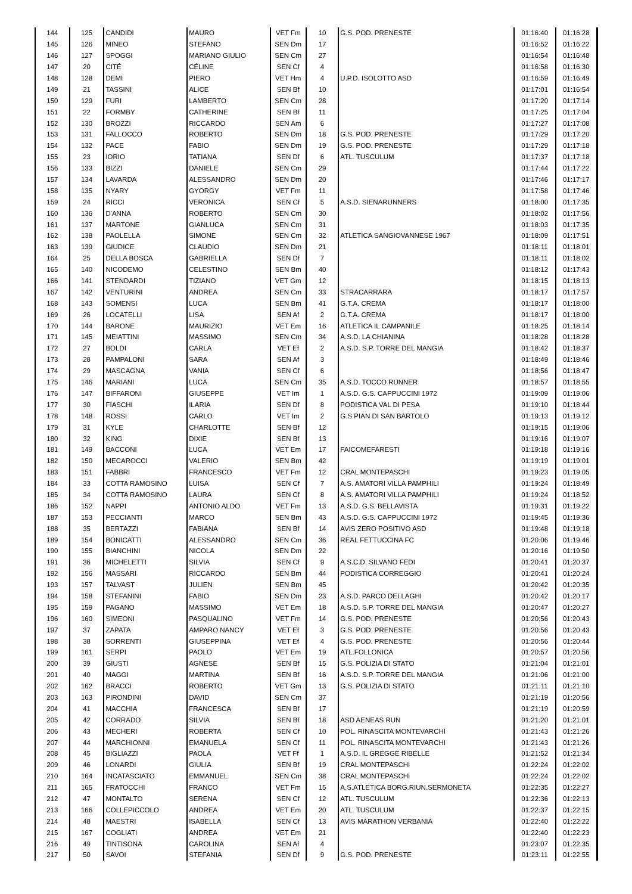| 144 | 125 | CANDIDI | MAURO | VET Fm | 10 | G.S. POD. PRENESTE | 01:16:40 | 01:16:28 |
| 145 | 126 | MINEO | STEFANO | SEN Dm | 17 | | 01:16:52 | 01:16:22 |
| 146 | 127 | SPOGGI | MARIANO GIULIO | SEN Cm | 27 | | 01:16:54 | 01:16:48 |
| 147 | 20 | CITÉ | CÉLINE | SEN Cf | 4 | | 01:16:58 | 01:16:30 |
| 148 | 128 | DEMI | PIERO | VET Hm | 4 | U.P.D. ISOLOTTO ASD | 01:16:59 | 01:16:49 |
| 149 | 21 | TASSINI | ALICE | SEN Bf | 10 | | 01:17:01 | 01:16:54 |
| 150 | 129 | FURI | LAMBERTO | SEN Cm | 28 | | 01:17:20 | 01:17:14 |
| 151 | 22 | FORMBY | CATHERINE | SEN Bf | 11 | | 01:17:25 | 01:17:04 |
| 152 | 130 | BROZZI | RICCARDO | SEN Am | 6 | | 01:17:27 | 01:17:08 |
| 153 | 131 | FALLOCCO | ROBERTO | SEN Dm | 18 | G.S. POD. PRENESTE | 01:17:29 | 01:17:20 |
| 154 | 132 | PACE | FABIO | SEN Dm | 19 | G.S. POD. PRENESTE | 01:17:29 | 01:17:18 |
| 155 | 23 | IORIO | TATIANA | SEN Df | 6 | ATL. TUSCULUM | 01:17:37 | 01:17:18 |
| 156 | 133 | BIZZI | DANIELE | SEN Cm | 29 | | 01:17:44 | 01:17:22 |
| 157 | 134 | LAVARDA | ALESSANDRO | SEN Dm | 20 | | 01:17:46 | 01:17:17 |
| 158 | 135 | NYARY | GYORGY | VET Fm | 11 | | 01:17:58 | 01:17:46 |
| 159 | 24 | RICCI | VERONICA | SEN Cf | 5 | A.S.D. SIENARUNNERS | 01:18:00 | 01:17:35 |
| 160 | 136 | D'ANNA | ROBERTO | SEN Cm | 30 | | 01:18:02 | 01:17:56 |
| 161 | 137 | MARTONE | GIANLUCA | SEN Cm | 31 | | 01:18:03 | 01:17:35 |
| 162 | 138 | PAOLELLA | SIMONE | SEN Cm | 32 | ATLETICA SANGIOVANNESE 1967 | 01:18:09 | 01:17:51 |
| 163 | 139 | GIUDICE | CLAUDIO | SEN Dm | 21 | | 01:18:11 | 01:18:01 |
| 164 | 25 | DELLA BOSCA | GABRIELLA | SEN Df | 7 | | 01:18:11 | 01:18:02 |
| 165 | 140 | NICODEMO | CELESTINO | SEN Bm | 40 | | 01:18:12 | 01:17:43 |
| 166 | 141 | STENDARDI | TIZIANO | VET Gm | 12 | | 01:18:15 | 01:18:13 |
| 167 | 142 | VENTURINI | ANDREA | SEN Cm | 33 | STRACARRARA | 01:18:17 | 01:17:57 |
| 168 | 143 | SOMENSI | LUCA | SEN Bm | 41 | G.T.A. CREMA | 01:18:17 | 01:18:00 |
| 169 | 26 | LOCATELLI | LISA | SEN Af | 2 | G.T.A. CREMA | 01:18:17 | 01:18:00 |
| 170 | 144 | BARONE | MAURIZIO | VET Em | 16 | ATLETICA IL CAMPANILE | 01:18:25 | 01:18:14 |
| 171 | 145 | MEIATTINI | MASSIMO | SEN Cm | 34 | A.S.D. LA CHIANINA | 01:18:28 | 01:18:28 |
| 172 | 27 | BOLDI | CARLA | VET Ef | 2 | A.S.D. S.P. TORRE DEL MANGIA | 01:18:42 | 01:18:37 |
| 173 | 28 | PAMPALONI | SARA | SEN Af | 3 | | 01:18:49 | 01:18:46 |
| 174 | 29 | MASCAGNA | VANIA | SEN Cf | 6 | | 01:18:56 | 01:18:47 |
| 175 | 146 | MARIANI | LUCA | SEN Cm | 35 | A.S.D. TOCCO RUNNER | 01:18:57 | 01:18:55 |
| 176 | 147 | BIFFARONI | GIUSEPPE | VET Im | 1 | A.S.D. G.S. CAPPUCCINI 1972 | 01:19:09 | 01:19:06 |
| 177 | 30 | FIASCHI | ILARIA | SEN Df | 8 | PODISTICA VAL DI PESA | 01:19:10 | 01:18:44 |
| 178 | 148 | ROSSI | CARLO | VET Im | 2 | G.S PIAN DI SAN BARTOLO | 01:19:13 | 01:19:12 |
| 179 | 31 | KYLE | CHARLOTTE | SEN Bf | 12 | | 01:19:15 | 01:19:06 |
| 180 | 32 | KING | DIXIE | SEN Bf | 13 | | 01:19:16 | 01:19:07 |
| 181 | 149 | BACCONI | LUCA | VET Em | 17 | FAICOMEFARESTI | 01:19:18 | 01:19:16 |
| 182 | 150 | MECAROCCI | VALERIO | SEN Bm | 42 | | 01:19:19 | 01:19:01 |
| 183 | 151 | FABBRI | FRANCESCO | VET Fm | 12 | CRAL MONTEPASCHI | 01:19:23 | 01:19:05 |
| 184 | 33 | COTTA RAMOSINO | LUISA | SEN Cf | 7 | A.S. AMATORI VILLA PAMPHILI | 01:19:24 | 01:18:49 |
| 185 | 34 | COTTA RAMOSINO | LAURA | SEN Cf | 8 | A.S. AMATORI VILLA PAMPHILI | 01:19:24 | 01:18:52 |
| 186 | 152 | NAPPI | ANTONIO ALDO | VET Fm | 13 | A.S.D. G.S. BELLAVISTA | 01:19:31 | 01:19:22 |
| 187 | 153 | PECCIANTI | MARCO | SEN Bm | 43 | A.S.D. G.S. CAPPUCCINI 1972 | 01:19:45 | 01:19:36 |
| 188 | 35 | BERTAZZI | FABIANA | SEN Bf | 14 | AVIS ZERO POSITIVO ASD | 01:19:48 | 01:19:18 |
| 189 | 154 | BONICATTI | ALESSANDRO | SEN Cm | 36 | REAL FETTUCCINA FC | 01:20:06 | 01:19:46 |
| 190 | 155 | BIANCHINI | NICOLA | SEN Dm | 22 | | 01:20:16 | 01:19:50 |
| 191 | 36 | MICHELETTI | SILVIA | SEN Cf | 9 | A.S.C.D. SILVANO FEDI | 01:20:41 | 01:20:37 |
| 192 | 156 | MASSARI | RICCARDO | SEN Bm | 44 | PODISTICA CORREGGIO | 01:20:41 | 01:20:24 |
| 193 | 157 | TALVAST | JULIEN | SEN Bm | 45 | | 01:20:42 | 01:20:35 |
| 194 | 158 | STEFANINI | FABIO | SEN Dm | 23 | A.S.D. PARCO DEI LAGHI | 01:20:42 | 01:20:17 |
| 195 | 159 | PAGANO | MASSIMO | VET Em | 18 | A.S.D. S.P. TORRE DEL MANGIA | 01:20:47 | 01:20:27 |
| 196 | 160 | SIMEONI | PASQUALINO | VET Fm | 14 | G.S. POD. PRENESTE | 01:20:56 | 01:20:43 |
| 197 | 37 | ZAPATA | AMPARO NANCY | VET Ef | 3 | G.S. POD. PRENESTE | 01:20:56 | 01:20:43 |
| 198 | 38 | SORRENTI | GIUSEPPINA | VET Ef | 4 | G.S. POD. PRENESTE | 01:20:56 | 01:20:44 |
| 199 | 161 | SERPI | PAOLO | VET Em | 19 | ATL.FOLLONICA | 01:20:57 | 01:20:56 |
| 200 | 39 | GIUSTI | AGNESE | SEN Bf | 15 | G.S. POLIZIA DI STATO | 01:21:04 | 01:21:01 |
| 201 | 40 | MAGGI | MARTINA | SEN Bf | 16 | A.S.D. S.P. TORRE DEL MANGIA | 01:21:06 | 01:21:00 |
| 202 | 162 | BRACCI | ROBERTO | VET Gm | 13 | G.S. POLIZIA DI STATO | 01:21:11 | 01:21:10 |
| 203 | 163 | PIRONDINI | DAVID | SEN Cm | 37 | | 01:21:19 | 01:20:56 |
| 204 | 41 | MACCHIA | FRANCESCA | SEN Bf | 17 | | 01:21:19 | 01:20:59 |
| 205 | 42 | CORRADO | SILVIA | SEN Bf | 18 | ASD AENEAS RUN | 01:21:20 | 01:21:01 |
| 206 | 43 | MECHERI | ROBERTA | SEN Cf | 10 | POL. RINASCITA MONTEVARCHI | 01:21:43 | 01:21:26 |
| 207 | 44 | MARCHIONNI | EMANUELA | SEN Cf | 11 | POL. RINASCITA MONTEVARCHI | 01:21:43 | 01:21:26 |
| 208 | 45 | BIGLIAZZI | PAOLA | VET Ff | 1 | A.S.D. IL GREGGE RIBELLE | 01:21:52 | 01:21:34 |
| 209 | 46 | LONARDI | GIULIA | SEN Bf | 19 | CRAL MONTEPASCHI | 01:22:24 | 01:22:02 |
| 210 | 164 | INCATASCIATO | EMMANUEL | SEN Cm | 38 | CRAL MONTEPASCHI | 01:22:24 | 01:22:02 |
| 211 | 165 | FRATOCCHI | FRANCO | VET Fm | 15 | A.S.ATLETICA BORG.RIUN.SERMONETA | 01:22:35 | 01:22:27 |
| 212 | 47 | MONTALTO | SERENA | SEN Cf | 12 | ATL. TUSCULUM | 01:22:36 | 01:22:13 |
| 213 | 166 | COLLEPICCOLO | ANDREA | VET Em | 20 | ATL. TUSCULUM | 01:22:37 | 01:22:15 |
| 214 | 48 | MAESTRI | ISABELLA | SEN Cf | 13 | AVIS MARATHON VERBANIA | 01:22:40 | 01:22:22 |
| 215 | 167 | COGLIATI | ANDREA | VET Em | 21 | | 01:22:40 | 01:22:23 |
| 216 | 49 | TINTISONA | CAROLINA | SEN Af | 4 | | 01:23:07 | 01:22:35 |
| 217 | 50 | SAVOI | STEFANIA | SEN Df | 9 | G.S. POD. PRENESTE | 01:23:11 | 01:22:55 |